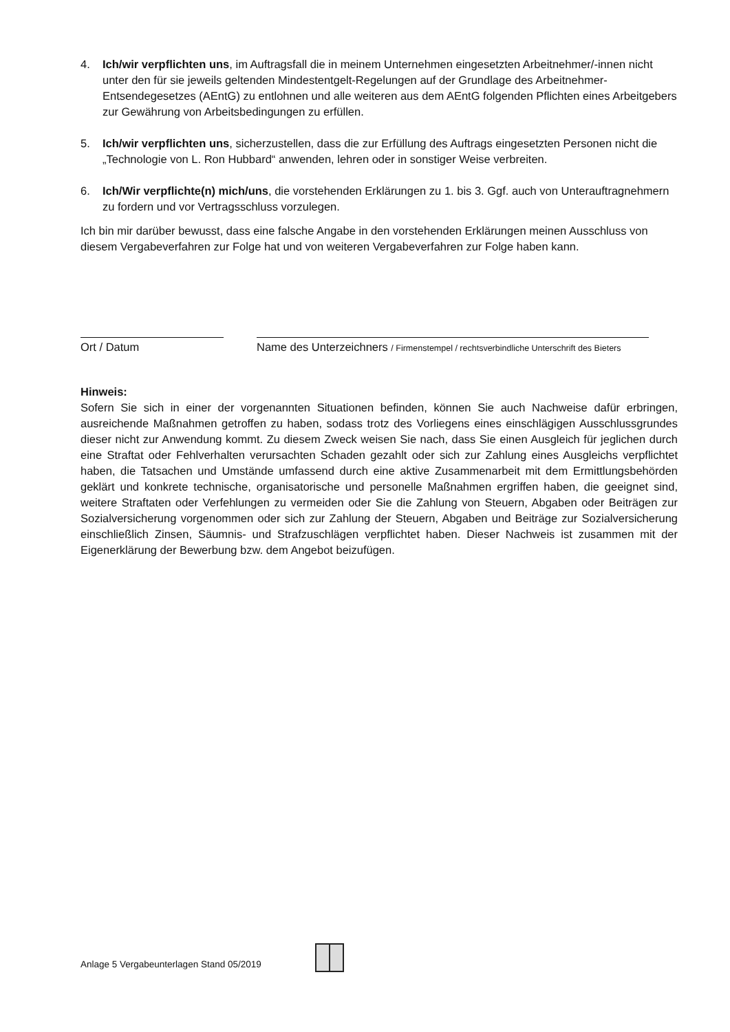4. Ich/wir verpflichten uns, im Auftragsfall die in meinem Unternehmen eingesetzten Arbeitnehmer/-innen nicht unter den für sie jeweils geltenden Mindestentgelt-Regelungen auf der Grundlage des Arbeitnehmer-Entsendegesetzes (AEntG) zu entlohnen und alle weiteren aus dem AEntG folgenden Pflichten eines Arbeitgebers zur Gewährung von Arbeitsbedingungen zu erfüllen.
5. Ich/wir verpflichten uns, sicherzustellen, dass die zur Erfüllung des Auftrags eingesetzten Personen nicht die „Technologie von L. Ron Hubbard“ anwenden, lehren oder in sonstiger Weise verbreiten.
6. Ich/Wir verpflichte(n) mich/uns, die vorstehenden Erklärungen zu 1. bis 3. Ggf. auch von Unterauftragnehmern zu fordern und vor Vertragsschluss vorzulegen.
Ich bin mir darüber bewusst, dass eine falsche Angabe in den vorstehenden Erklärungen meinen Ausschluss von diesem Vergabeverfahren zur Folge hat und von weiteren Vergabeverfahren zur Folge haben kann.
Ort / Datum Name des Unterzeichners / Firmenstempel / rechtsverbindliche Unterschrift des Bieters
Hinweis:
Sofern Sie sich in einer der vorgenannten Situationen befinden, können Sie auch Nachweise dafür erbringen, ausreichende Maßnahmen getroffen zu haben, sodass trotz des Vorliegens eines einschlägigen Ausschlussgrundes dieser nicht zur Anwendung kommt. Zu diesem Zweck weisen Sie nach, dass Sie einen Ausgleich für jeglichen durch eine Straftat oder Fehlverhalten verursachten Schaden gezahlt oder sich zur Zahlung eines Ausgleichs verpflichtet haben, die Tatsachen und Umstände umfassend durch eine aktive Zusammenarbeit mit dem Ermittlungsbehörden geklärt und konkrete technische, organisatorische und personelle Maßnahmen ergriffen haben, die geeignet sind, weitere Straftaten oder Verfehlungen zu vermeiden oder Sie die Zahlung von Steuern, Abgaben oder Beiträgen zur Sozialversicherung vorgenommen oder sich zur Zahlung der Steuern, Abgaben und Beiträge zur Sozialversicherung einschließlich Zinsen, Säumnis- und Strafzuschlägen verpflichtet haben. Dieser Nachweis ist zusammen mit der Eigenerklärung der Bewerbung bzw. dem Angebot beizufügen.
Anlage 5 Vergabeunterlagen Stand 05/2019